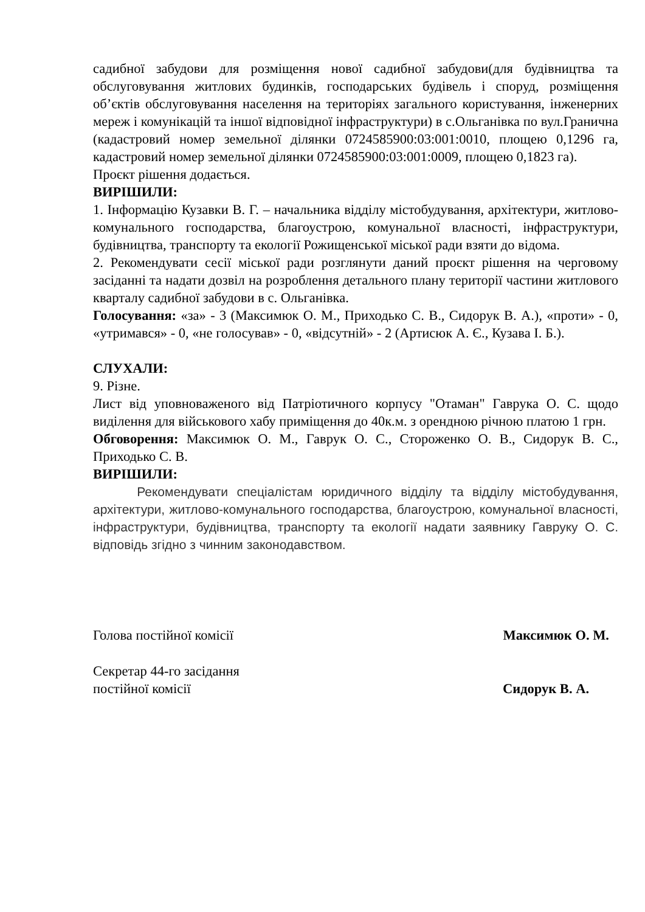садибної забудови для розміщення нової садибної забудови(для будівництва та обслуговування житлових будинків, господарських будівель і споруд, розміщення об’єктів обслуговування населення на територіях загального користування, інженерних мереж і комунікацій та іншої відповідної інфраструктури) в с.Ольганівка по вул.Гранична (кадастровий номер земельної ділянки 0724585900:03:001:0010, площею 0,1296 га, кадастровий номер земельної ділянки 0724585900:03:001:0009, площею 0,1823 га).
Проєкт рішення додається.
ВИРІШИЛИ:
1. Інформацію Кузавки В. Г. – начальника відділу містобудування, архітектури, житлово-комунального господарства, благоустрою, комунальної власності, інфраструктури, будівництва, транспорту та екології Рожищенської міської ради взяти до відома.
2. Рекомендувати сесії міської ради розглянути даний проєкт рішення на черговому засіданні та надати дозвіл на розроблення детального плану території частини житлового кварталу садибної забудови в с. Ольганівка.
Голосування: «за» - 3 (Максимюк О. М., Приходько С. В., Сидорук В. А.), «проти» - 0, «утримався» - 0, «не голосував» - 0, «відсутній» - 2 (Артисюк А. Є., Кузава І. Б.).
СЛУХАЛИ:
9. Різне.
Лист від уповноваженого від Патріотичного корпусу "Отаман" Гаврука О. С. щодо виділення для військового хабу приміщення до 40к.м. з орендною річною платою 1 грн.
Обговорення: Максимюк О. М., Гаврук О. С., Стороженко О. В., Сидорук В. С., Приходько С. В.
ВИРІШИЛИ:
Рекомендувати спеціалістам юридичного відділу та відділу містобудування, архітектури, житлово-комунального господарства, благоустрою, комунальної власності, інфраструктури, будівництва, транспорту та екології надати заявнику Гавруку О. С. відповідь згідно з чинним законодавством.
Голова постійної комісії Максимюк О. М.
Секретар 44-го засідання
постійної комісії Сидорук В. А.